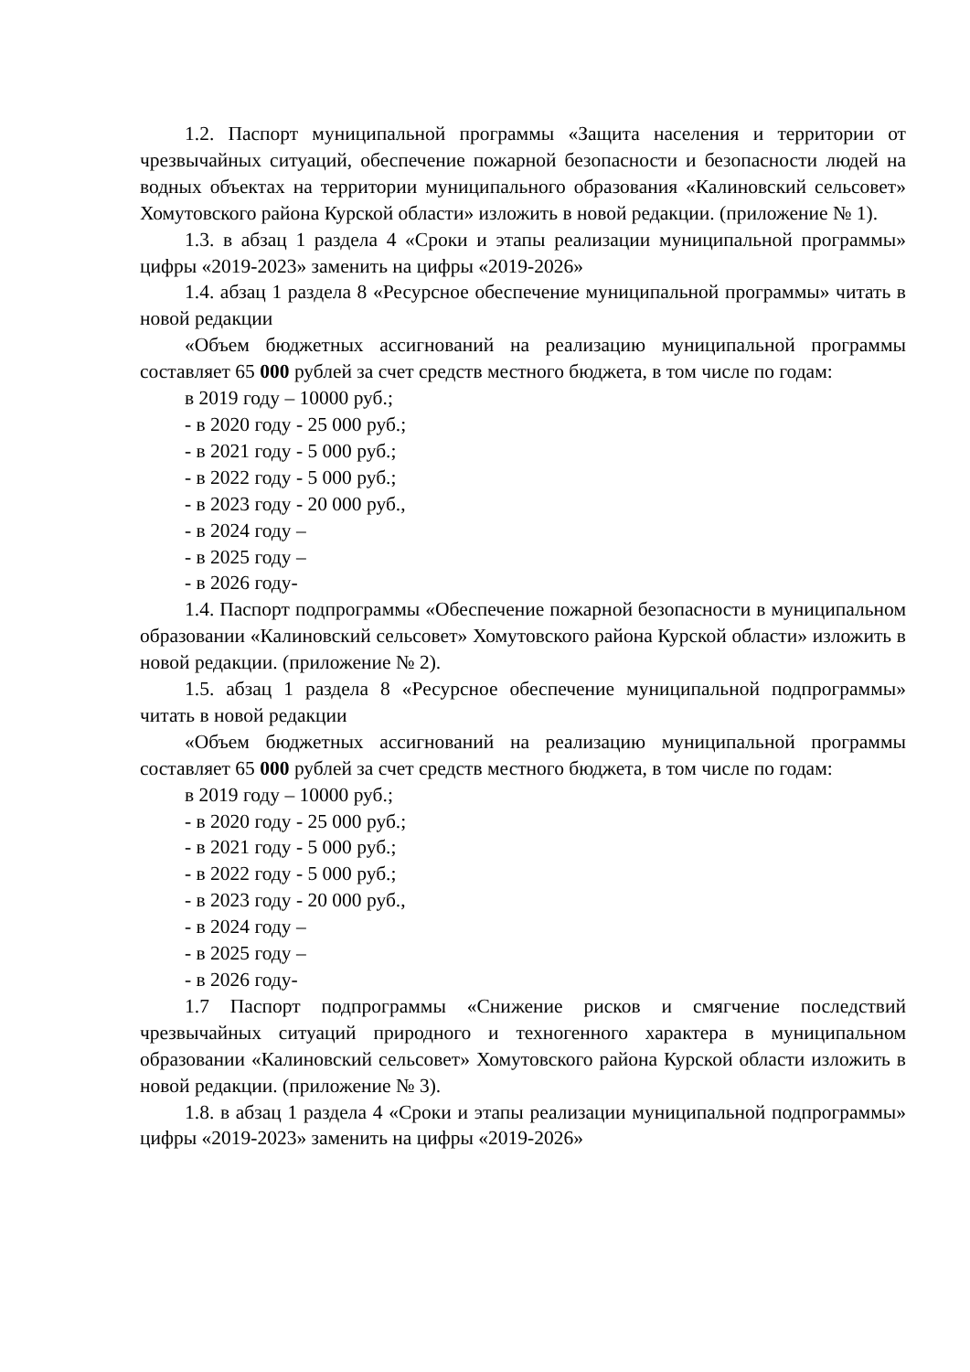1.2. Паспорт муниципальной программы «Защита населения и территории от чрезвычайных ситуаций, обеспечение пожарной безопасности и безопасности людей на водных объектах на территории муниципального образования «Калиновский сельсовет» Хомутовского района Курской области» изложить в новой редакции. (приложение № 1).
1.3. в абзац 1 раздела 4 «Сроки и этапы реализации муниципальной программы» цифры «2019-2023» заменить на цифры «2019-2026»
1.4. абзац 1 раздела 8 «Ресурсное обеспечение муниципальной программы» читать в новой редакции
«Объем бюджетных ассигнований на реализацию муниципальной программы составляет 65 000 рублей за счет средств местного бюджета, в том числе по годам:
в 2019 году – 10000 руб.;
- в 2020 году - 25 000 руб.;
- в 2021 году - 5 000 руб.;
- в 2022 году - 5 000 руб.;
- в 2023 году - 20 000 руб.,
- в 2024 году –
- в 2025 году –
- в 2026 году-
1.4. Паспорт подпрограммы «Обеспечение пожарной безопасности в муниципальном образовании «Калиновский сельсовет» Хомутовского района Курской области» изложить в новой редакции. (приложение № 2).
1.5. абзац 1 раздела 8 «Ресурсное обеспечение муниципальной подпрограммы» читать в новой редакции
«Объем бюджетных ассигнований на реализацию муниципальной программы составляет 65 000 рублей за счет средств местного бюджета, в том числе по годам:
в 2019 году – 10000 руб.;
- в 2020 году - 25 000 руб.;
- в 2021 году - 5 000 руб.;
- в 2022 году - 5 000 руб.;
- в 2023 году - 20 000 руб.,
- в 2024 году –
- в 2025 году –
- в 2026 году-
1.7 Паспорт подпрограммы «Снижение рисков и смягчение последствий чрезвычайных ситуаций природного и техногенного характера в муниципальном образовании «Калиновский сельсовет» Хомутовского района Курской области изложить в новой редакции. (приложение № 3).
1.8. в абзац 1 раздела 4 «Сроки и этапы реализации муниципальной подпрограммы» цифры «2019-2023» заменить на цифры «2019-2026»